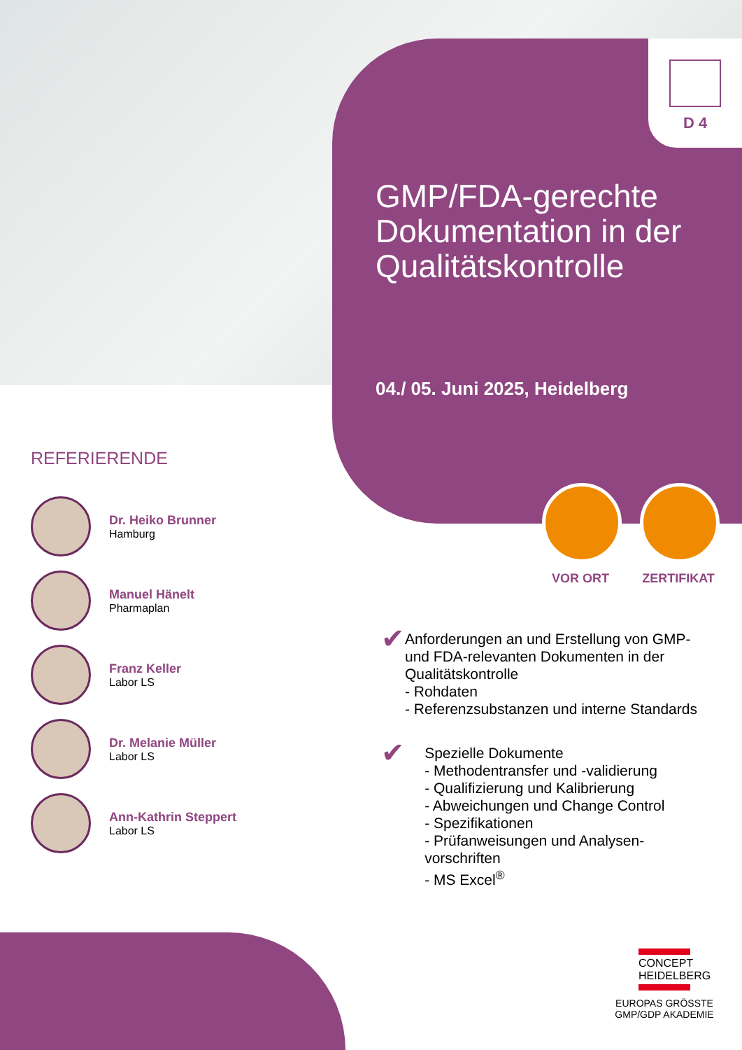D 4
GMP/FDA-gerechte Dokumentation in der Qualitätskontrolle
04./ 05. Juni 2025, Heidelberg
REFERIERENDE
Dr. Heiko Brunner
Hamburg
Manuel Hänelt
Pharmaplan
Franz Keller
Labor LS
Dr. Melanie Müller
Labor LS
Ann-Kathrin Steppert
Labor LS
VOR ORT ZERTIFIKAT
✔
Anforderungen an und Erstellung von GMP- und FDA-relevanten Dokumenten in der Qualitätskontrolle
- Rohdaten
- Referenzsubstanzen und interne Standards
✔
Spezielle Dokumente
- Methodentransfer und -validierung
- Qualifizierung und Kalibrierung
- Abweichungen und Change Control
- Spezifikationen
- Prüfanweisungen und Analysen-vorschriften
- MS Excel<sup>®</sup>
CONCEPT HEIDELBERG
EUROPAS GRÖSSTE
GMP/GDP AKADEMIE